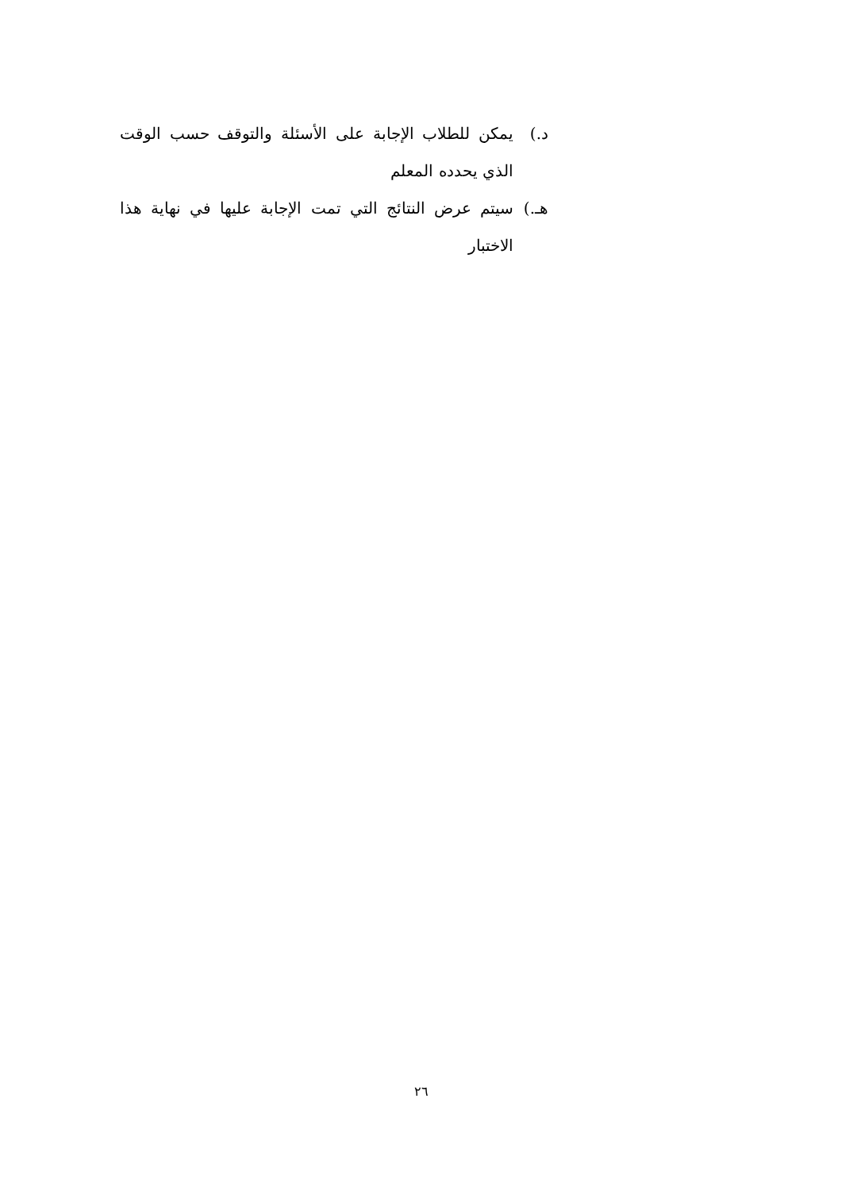د.) يمكن للطلاب الإجابة على الأسئلة والتوقف حسب الوقت الذي يحدده المعلم
هـ.) سيتم عرض النتائج التي تمت الإجابة عليها في نهاية هذا الاختبار
٢٦